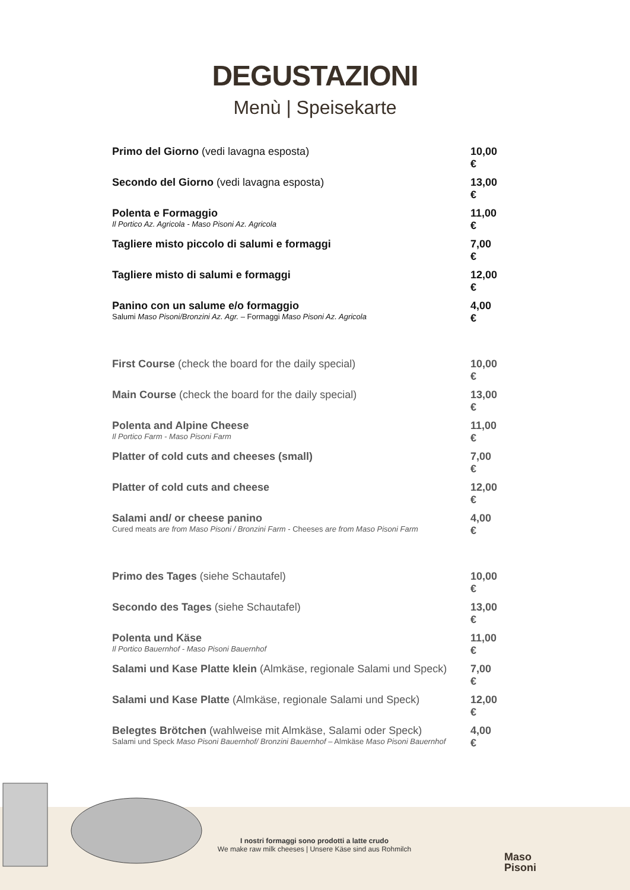DEGUSTAZIONI
Menù | Speisekarte
| Primo del Giorno (vedi lavagna esposta) | 10,00 € |
| Secondo del Giorno (vedi lavagna esposta) | 13,00 € |
| Polenta e Formaggio Il Portico Az. Agricola - Maso Pisoni Az. Agricola | 11,00 € |
| Tagliere misto piccolo di salumi e formaggi | 7,00 € |
| Tagliere misto di salumi e formaggi | 12,00 € |
| Panino con un salume e/o formaggio Salumi Maso Pisoni/Bronzini Az. Agr. – Formaggi Maso Pisoni Az. Agricola | 4,00 € |
| First Course (check the board for the daily special) | 10,00 € |
| Main Course (check the board for the daily special) | 13,00 € |
| Polenta and Alpine Cheese Il Portico Farm - Maso Pisoni Farm | 11,00 € |
| Platter of cold cuts and cheeses (small) | 7,00 € |
| Platter of cold cuts and cheese | 12,00 € |
| Salami and/ or cheese panino Cured meats are from Maso Pisoni / Bronzini Farm - Cheeses are from Maso Pisoni Farm | 4,00 € |
| Primo des Tages (siehe Schautafel) | 10,00 € |
| Secondo des Tages (siehe Schautafel) | 13,00 € |
| Polenta und Käse Il Portico Bauernhof - Maso Pisoni Bauernhof | 11,00 € |
| Salami und Kase Platte klein (Almkäse, regionale Salami und Speck) | 7,00 € |
| Salami und Kase Platte (Almkäse, regionale Salami und Speck) | 12,00 € |
| Belegtes Brötchen (wahlweise mit Almkäse, Salami oder Speck) Salami und Speck Maso Pisoni Bauernhof/ Bronzini Bauernhof – Almkäse Maso Pisoni Bauernhof | 4,00 € |
I nostri formaggi sono prodotti a latte crudo
We make raw milk cheeses | Unsere Käse sind aus Rohmilch
Maso
Pisoni